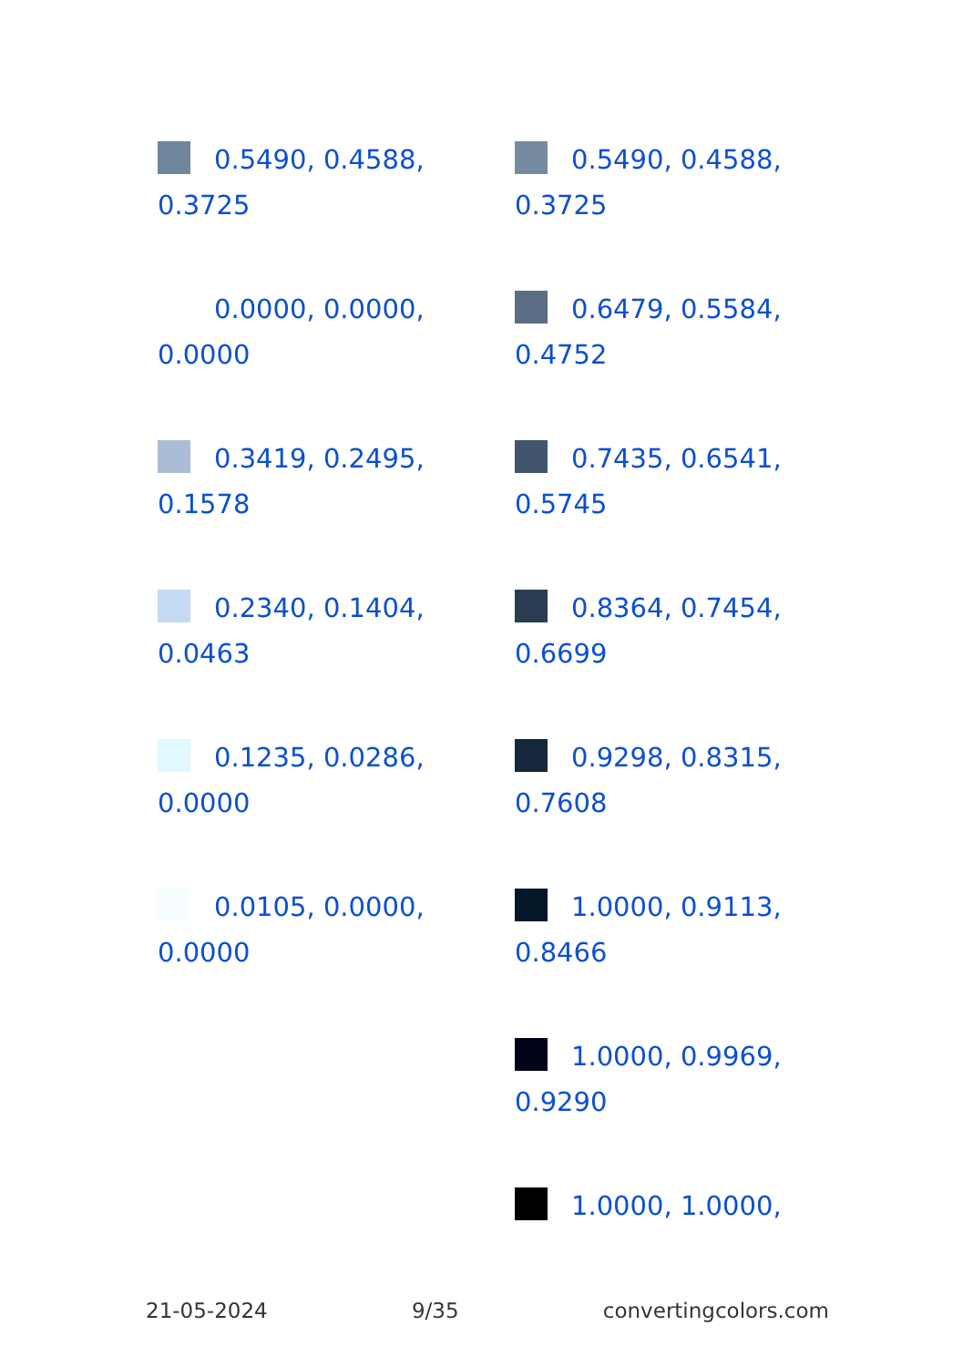0.5490, 0.4588, 0.3725
0.0000, 0.0000, 0.0000
0.3419, 0.2495, 0.1578
0.2340, 0.1404, 0.0463
0.1235, 0.0286, 0.0000
0.0105, 0.0000, 0.0000
0.5490, 0.4588, 0.3725
0.6479, 0.5584, 0.4752
0.7435, 0.6541, 0.5745
0.8364, 0.7454, 0.6699
0.9298, 0.8315, 0.7608
1.0000, 0.9113, 0.8466
1.0000, 0.9969, 0.9290
1.0000, 1.0000,
21-05-2024 9/35 convertingcolors.com